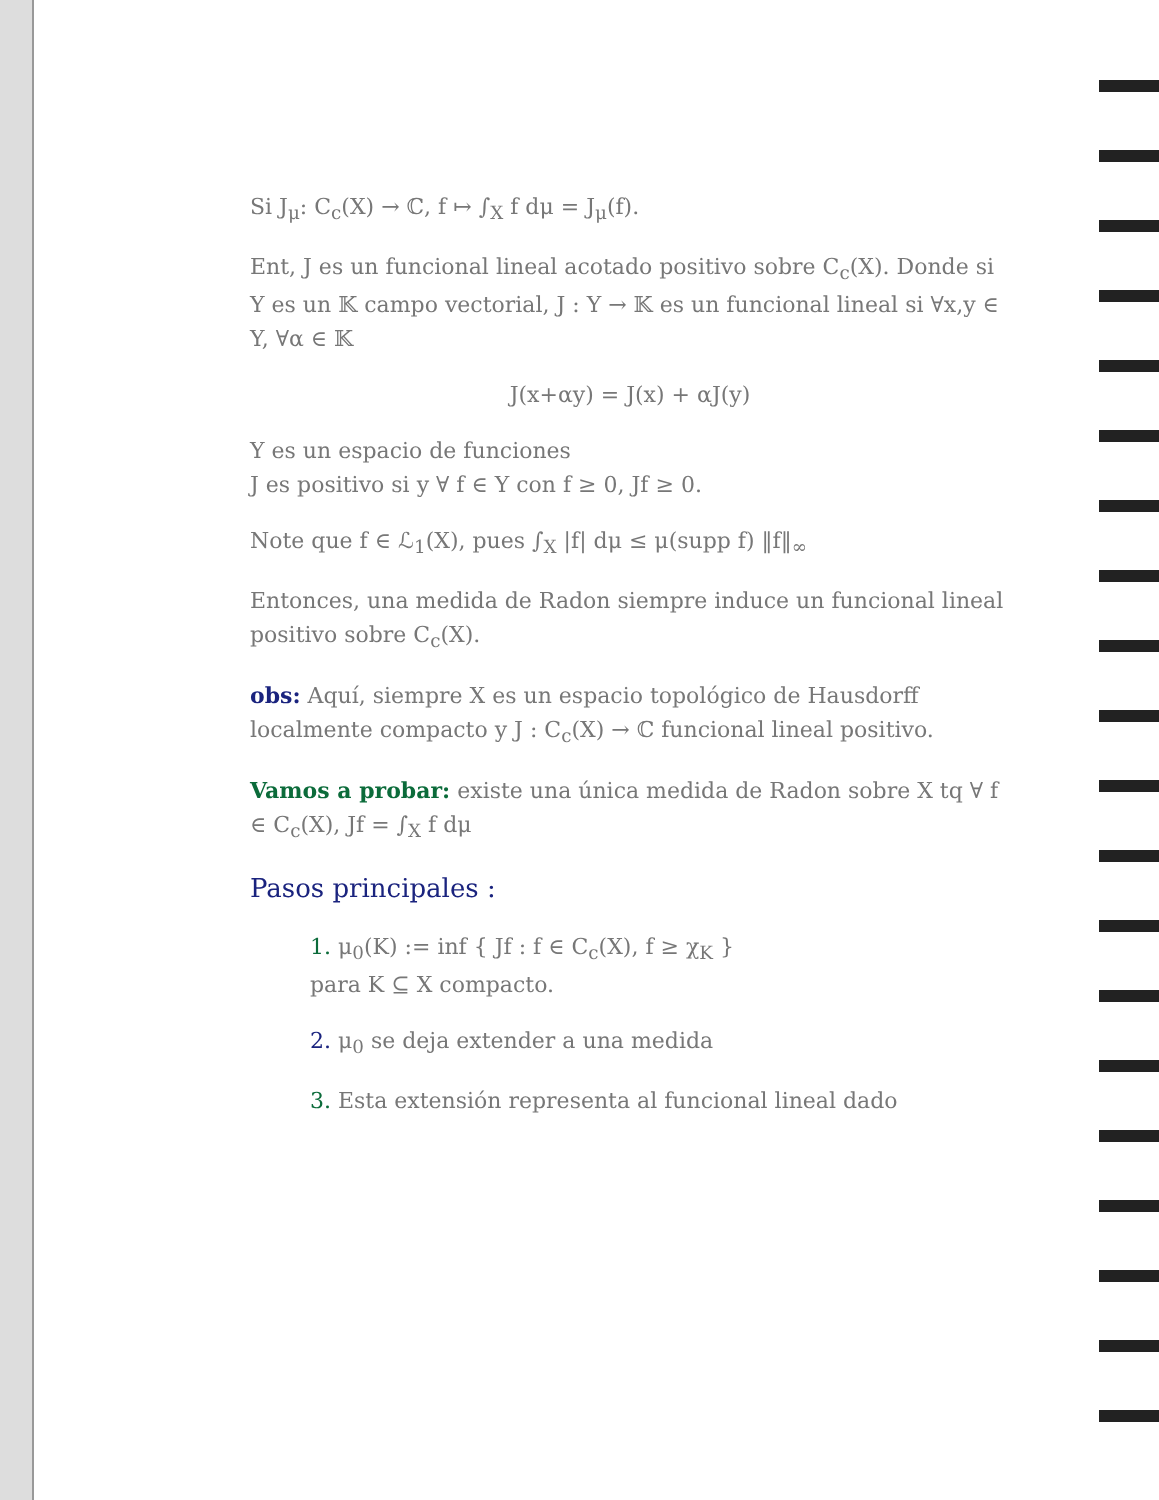Si J<sub>μ</sub>: C<sub>c</sub>(X) → ℂ, f ↦ ∫<sub>X</sub> f dμ = J<sub>μ</sub>(f).
Ent, J es un funcional lineal acotado positivo sobre C<sub>c</sub>(X). Donde si Y es un 𝕂 campo vectorial, J : Y → 𝕂 es un funcional lineal si ∀x,y ∈ Y, ∀α ∈ 𝕂
J(x+αy) = J(x) + αJ(y)
Y es un espacio de funciones
J es positivo si y ∀ f ∈ Y con f ≥ 0, Jf ≥ 0.
Note que f ∈ ℒ<sub>1</sub>(X), pues ∫<sub>X</sub> |f| dμ ≤ μ(supp f) ‖f‖<sub>∞</sub>
Entonces, una medida de Radon siempre induce un funcional lineal positivo sobre C<sub>c</sub>(X).
obs: Aquí, siempre X es un espacio topológico de Hausdorff localmente compacto y J : C<sub>c</sub>(X) → ℂ funcional lineal positivo.
Vamos a probar: existe una única medida de Radon sobre X tq ∀ f ∈ C<sub>c</sub>(X), Jf = ∫<sub>X</sub> f dμ
Pasos principales :
1. μ<sub>0</sub>(K) := inf { Jf : f ∈ C<sub>c</sub>(X), f ≥ χ<sub>K</sub> }
para K ⊆ X compacto.
2. μ<sub>0</sub> se deja extender a una medida
3. Esta extensión representa al funcional lineal dado